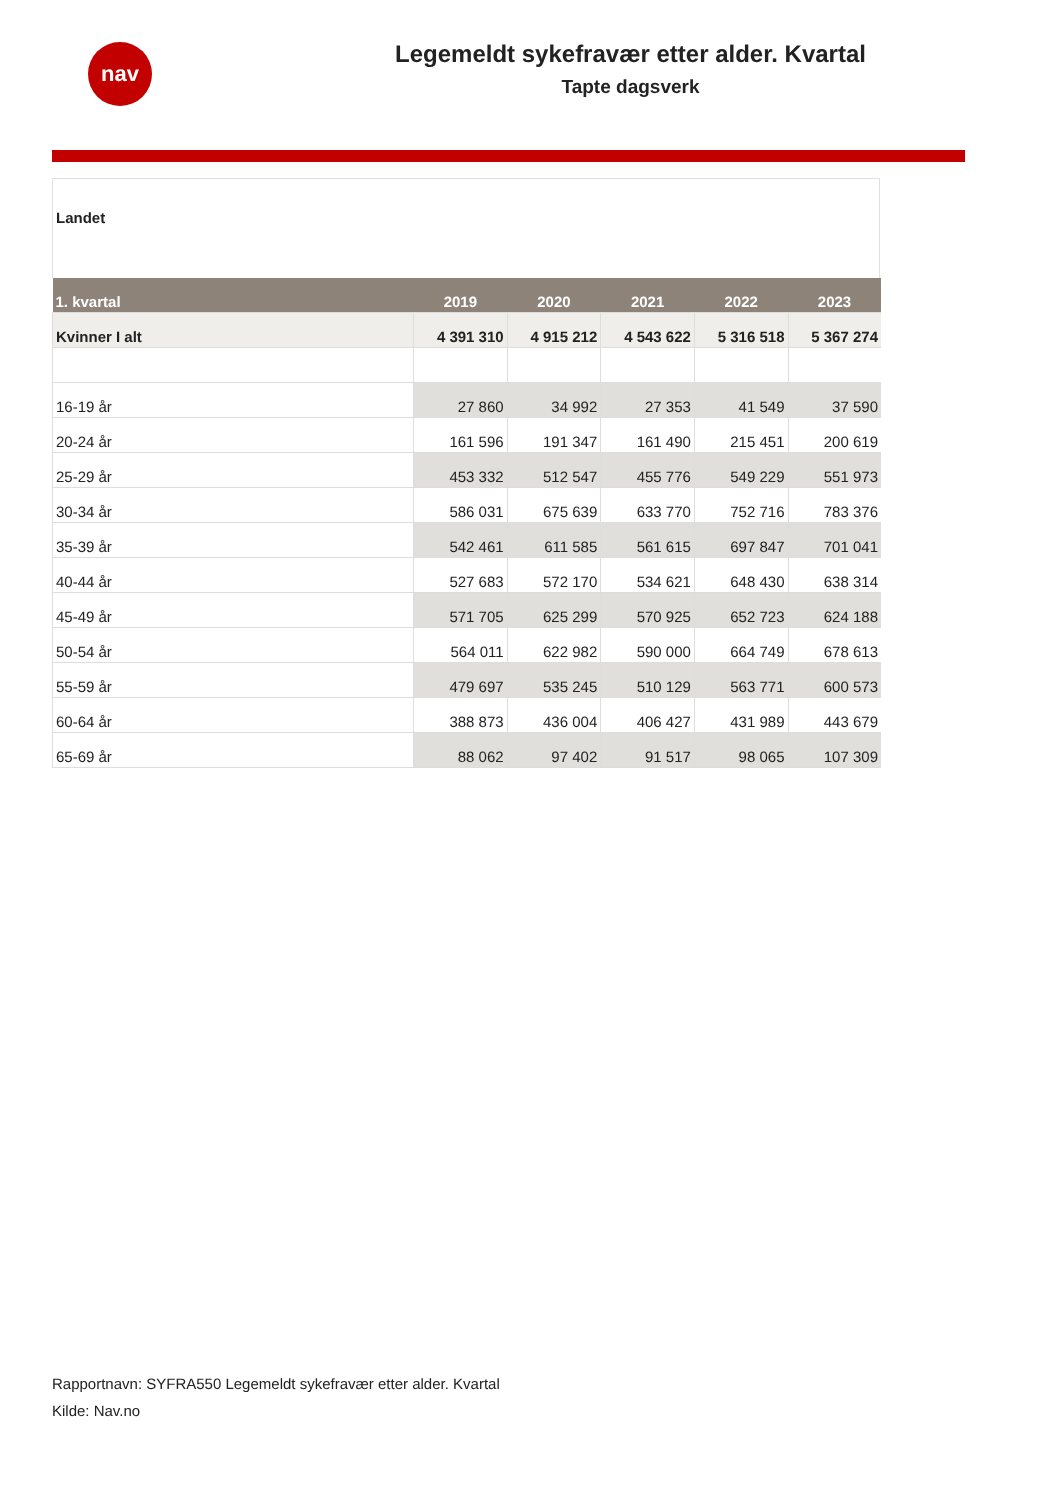nav
Legemeldt sykefravær etter alder. Kvartal
Tapte dagsverk
Landet
| 1. kvartal | 2019 | 2020 | 2021 | 2022 | 2023 |
| --- | --- | --- | --- | --- | --- |
| Kvinner I alt | 4 391 310 | 4 915 212 | 4 543 622 | 5 316 518 | 5 367 274 |
| 16-19 år | 27 860 | 34 992 | 27 353 | 41 549 | 37 590 |
| 20-24 år | 161 596 | 191 347 | 161 490 | 215 451 | 200 619 |
| 25-29 år | 453 332 | 512 547 | 455 776 | 549 229 | 551 973 |
| 30-34 år | 586 031 | 675 639 | 633 770 | 752 716 | 783 376 |
| 35-39 år | 542 461 | 611 585 | 561 615 | 697 847 | 701 041 |
| 40-44 år | 527 683 | 572 170 | 534 621 | 648 430 | 638 314 |
| 45-49 år | 571 705 | 625 299 | 570 925 | 652 723 | 624 188 |
| 50-54 år | 564 011 | 622 982 | 590 000 | 664 749 | 678 613 |
| 55-59 år | 479 697 | 535 245 | 510 129 | 563 771 | 600 573 |
| 60-64 år | 388 873 | 436 004 | 406 427 | 431 989 | 443 679 |
| 65-69 år | 88 062 | 97 402 | 91 517 | 98 065 | 107 309 |
Rapportnavn: SYFRA550 Legemeldt sykefravær etter alder. Kvartal
Kilde: Nav.no